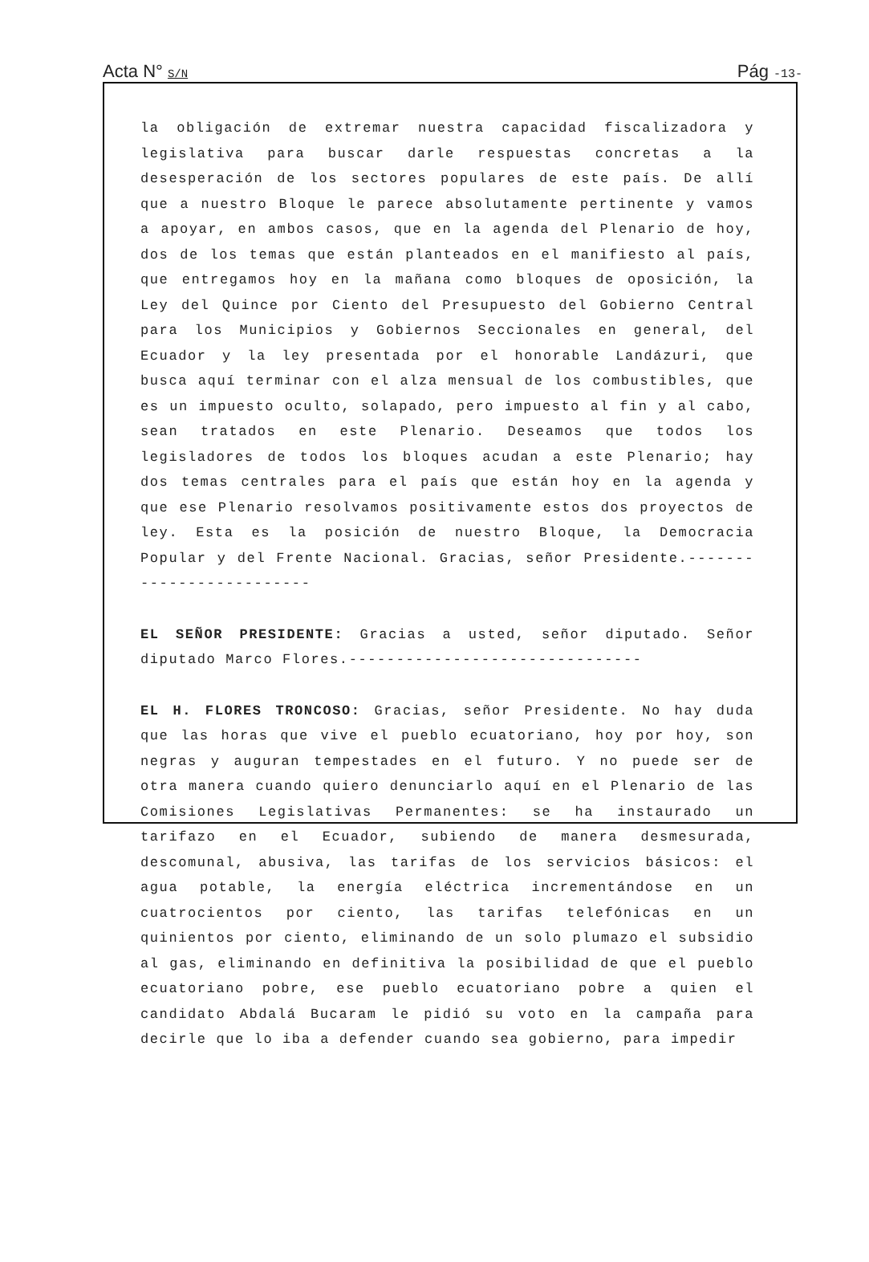Acta N° S/N
Pág -13-
la obligación de extremar nuestra capacidad fiscalizadora y legislativa para buscar darle respuestas concretas a la desesperación de los sectores populares de este país. De allí que a nuestro Bloque le parece absolutamente pertinente y vamos a apoyar, en ambos casos, que en la agenda del Plenario de hoy, dos de los temas que están planteados en el manifiesto al país, que entregamos hoy en la mañana como bloques de oposición, la Ley del Quince por Ciento del Presupuesto del Gobierno Central para los Municipios y Gobiernos Seccionales en general, del Ecuador y la ley presentada por el honorable Landázuri, que busca aquí terminar con el alza mensual de los combustibles, que es un impuesto oculto, solapado, pero impuesto al fin y al cabo, sean tratados en este Plenario. Deseamos que todos los legisladores de todos los bloques acudan a este Plenario; hay dos temas centrales para el país que están hoy en la agenda y que ese Plenario resolvamos positivamente estos dos proyectos de ley. Esta es la posición de nuestro Bloque, la Democracia Popular y del Frente Nacional. Gracias, señor Presidente.-------------------------
EL SEÑOR PRESIDENTE: Gracias a usted, señor diputado. Señor diputado Marco Flores.-------------------------------
EL H. FLORES TRONCOSO: Gracias, señor Presidente. No hay duda que las horas que vive el pueblo ecuatoriano, hoy por hoy, son negras y auguran tempestades en el futuro. Y no puede ser de otra manera cuando quiero denunciarlo aquí en el Plenario de las Comisiones Legislativas Permanentes: se ha instaurado un tarifazo en el Ecuador, subiendo de manera desmesurada, descomunal, abusiva, las tarifas de los servicios básicos: el agua potable, la energía eléctrica incrementándose en un cuatrocientos por ciento, las tarifas telefónicas en un quinientos por ciento, eliminando de un solo plumazo el subsidio al gas, eliminando en definitiva la posibilidad de que el pueblo ecuatoriano pobre, ese pueblo ecuatoriano pobre a quien el candidato Abdalá Bucaram le pidió su voto en la campaña para decirle que lo iba a defender cuando sea gobierno, para impedir